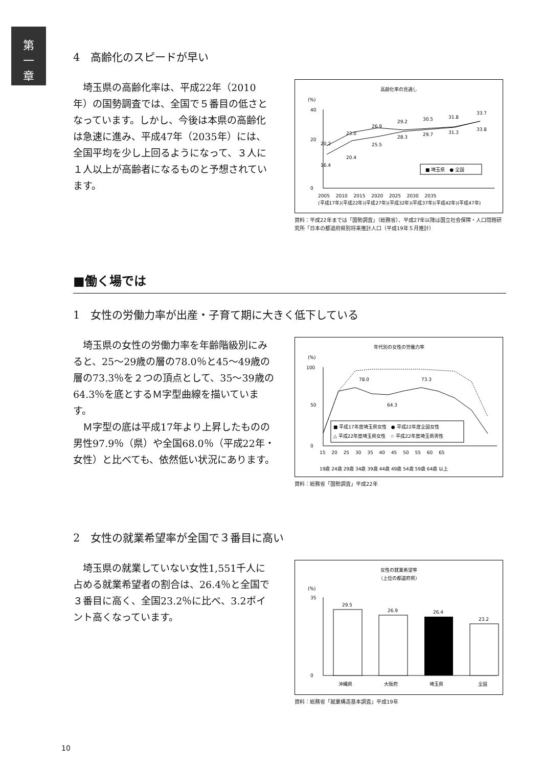第
一
章
4　高齢化のスピードが早い
　埼玉県の高齢化率は、平成22年（2010年）の国勢調査では、全国で５番目の低さとなっています。しかし、今後は本県の高齢化は急速に進み、平成47年（2035年）には、全国平均を少し上回るようになって、３人に１人以上が高齢者になるものと予想されています。
高齢化率の見通し
(%)
40
20
0
20.2
16.4
23.0
20.4
26.9
25.5
29.2
28.3
30.5
29.7
31.8
31.3
33.7
33.8
■ 埼玉県　● 全国
2005 　2010　 2015　 2020　 2025 　2030　 2035
(平成17年)(平成22年)(平成27年)(平成32年)(平成37年)(平成42年)(平成47年)
資料：平成22年までは「国勢調査」（総務省）、平成27年以降は国立社会保障・人口問題研究所「日本の都道府県別将来推計人口（平成19年５月推計）
■働く場では
1　女性の労働力率が出産・子育て期に大きく低下している
　埼玉県の女性の労働力率を年齢階級別にみると、25～29歳の層の78.0％と45～49歳の層の73.3％を２つの頂点として、35～39歳の64.3％を底とするＭ字型曲線を描いています。
　Ｍ字型の底は平成17年より上昇したものの男性97.9％（県）や全国68.0％（平成22年・女性）と比べても、依然低い状況にあります。
年代別の女性の労働力率
(%)
100
50
0
78.0
73.3
64.3
■ 平成17年度埼玉県女性　● 平成22年度全国女性
△ 平成22年度埼玉県女性　☆ 平成22年度埼玉県男性
15　 20 　25 　30 　35 　40 　45 　50 　55 　60 　65
19歳 24歳 29歳 34歳 39歳 44歳 49歳 54歳 59歳 64歳 以上
資料：総務省「国勢調査」平成22年
2　女性の就業希望率が全国で３番目に高い
　埼玉県の就業していない女性1,551千人に占める就業希望者の割合は、26.4％と全国で３番目に高く、全国23.2％に比べ、3.2ポイント高くなっています。
女性の就業希望率
（上位の都道府県）
(%)
35
0
29.5
26.9
26.4
23.2
沖縄県
大阪府
埼玉県
全国
資料：総務省「就業構造基本調査」平成19年
10